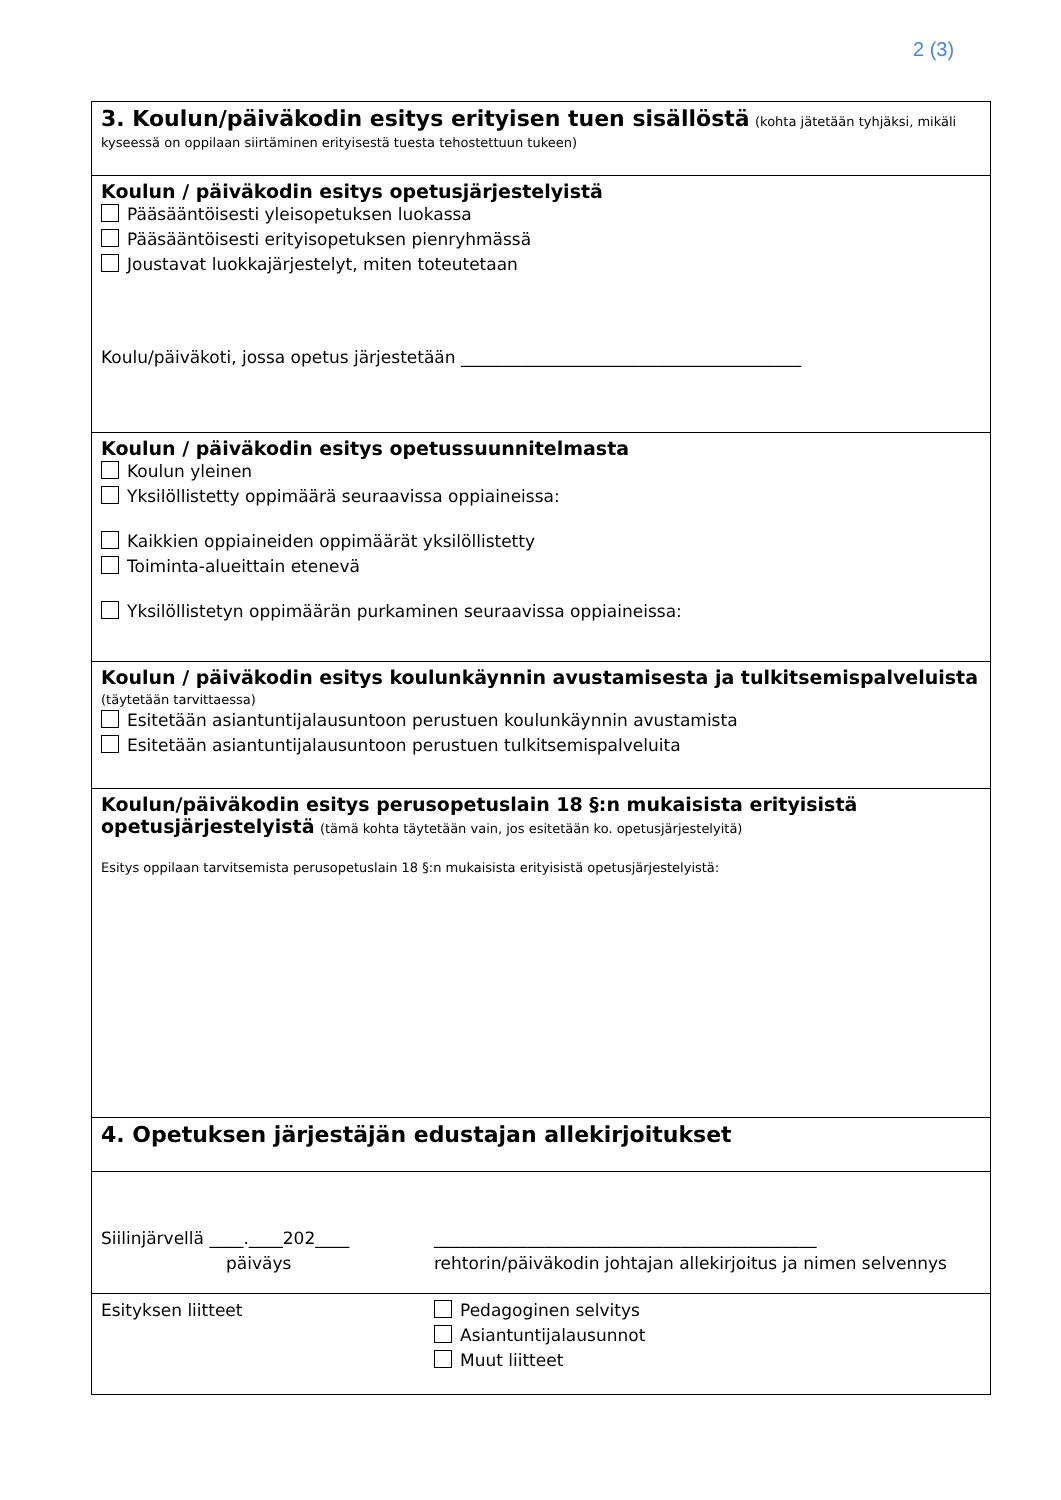2 (3)
3. Koulun/päiväkodin esitys erityisen tuen sisällöstä
(kohta jätetään tyhjäksi, mikäli kyseessä on oppilaan siirtäminen erityisestä tuesta tehostettuun tukeen)
Koulun / päiväkodin esitys opetusjärjestelyistä
Pääsääntöisesti yleisopetuksen luokassa
Pääsääntöisesti erityisopetuksen pienryhmässä
Joustavat luokkajärjestelyt, miten toteutetaan
Koulu/päiväkoti, jossa opetus järjestetään ________________________________________
Koulun / päiväkodin esitys opetussuunnitelmasta
Koulun yleinen
Yksilöllistetty oppimäärä seuraavissa oppiaineissa:
Kaikkien oppiaineiden oppimäärät yksilöllistetty
Toiminta-alueittain etenevä
Yksilöllistetyn oppimäärän purkaminen seuraavissa oppiaineissa:
Koulun / päiväkodin esitys koulunkäynnin avustamisesta ja tulkitsemispalveluista
(täytetään tarvittaessa)
Esitetään asiantuntijalausuntoon perustuen koulunkäynnin avustamista
Esitetään asiantuntijalausuntoon perustuen tulkitsemispalveluita
Koulun/päiväkodin esitys perusopetuslain 18 §:n mukaisista erityisistä opetusjärjestelyistä
(tämä kohta täytetään vain, jos esitetään ko. opetusjärjestelyitä)
Esitys oppilaan tarvitsemista perusopetuslain 18 §:n mukaisista erityisistä opetusjärjestelyistä:
4. Opetuksen järjestäjän edustajan allekirjoitukset
Siilinjärvellä ____.____202____
päiväys
_____________________________________________
rehtorin/päiväkodin johtajan allekirjoitus ja nimen selvennys
Esityksen liitteet Pedagoginen selvitys
Asiantuntijalausunnot
Muut liitteet